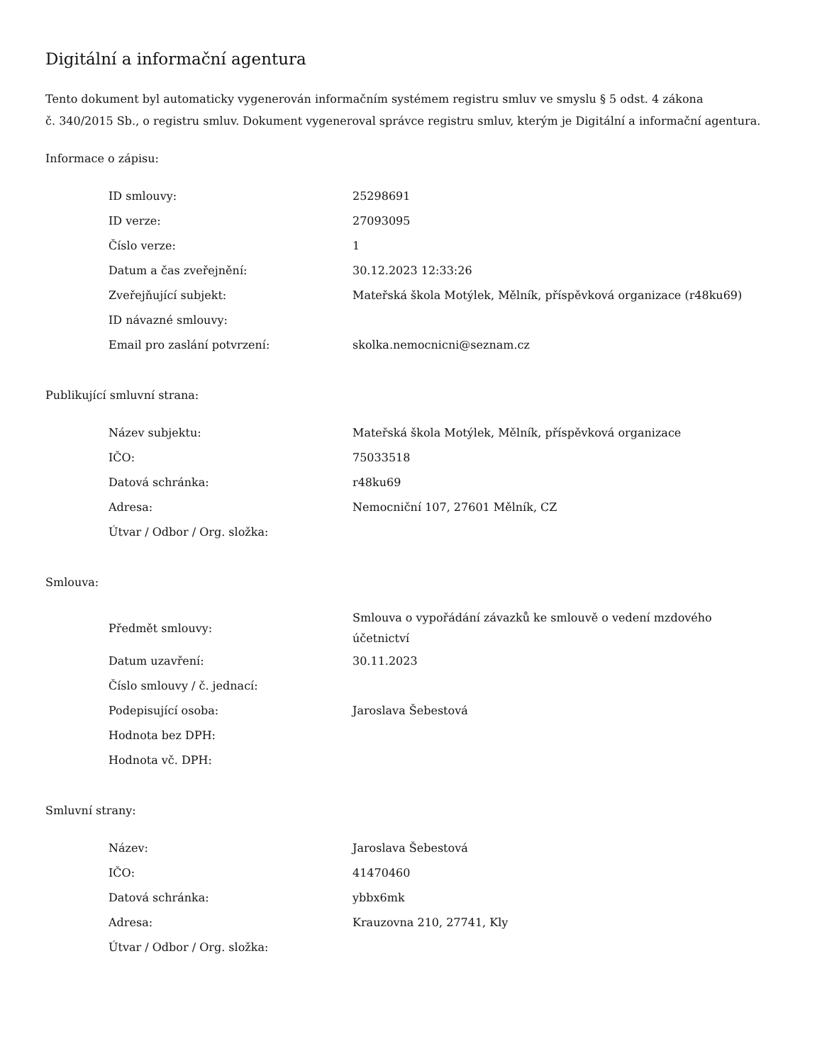Digitální a informační agentura
Tento dokument byl automaticky vygenerován informačním systémem registru smluv ve smyslu § 5 odst. 4 zákona
č. 340/2015 Sb., o registru smluv. Dokument vygeneroval správce registru smluv, kterým je Digitální a informační agentura.
Informace o zápisu:
| ID smlouvy: | 25298691 |
| ID verze: | 27093095 |
| Číslo verze: | 1 |
| Datum a čas zveřejnění: | 30.12.2023 12:33:26 |
| Zveřejňující subjekt: | Mateřská škola Motýlek, Mělník, příspěvková organizace (r48ku69) |
| ID návazné smlouvy: | |
| Email pro zaslání potvrzení: | skolka.nemocnicni@seznam.cz |
Publikující smluvní strana:
| Název subjektu: | Mateřská škola Motýlek, Mělník, příspěvková organizace |
| IČO: | 75033518 |
| Datová schránka: | r48ku69 |
| Adresa: | Nemocniční 107, 27601 Mělník, CZ |
| Útvar / Odbor / Org. složka: | |
Smlouva:
| Předmět smlouvy: | Smlouva o vypořádání závazků ke smlouvě o vedení mzdového účetnictví |
| Datum uzavření: | 30.11.2023 |
| Číslo smlouvy / č. jednací: | |
| Podepisující osoba: | Jaroslava Šebestová |
| Hodnota bez DPH: | |
| Hodnota vč. DPH: | |
Smluvní strany:
| Název: | Jaroslava Šebestová |
| IČO: | 41470460 |
| Datová schránka: | ybbx6mk |
| Adresa: | Krauzovna 210, 27741, Kly |
| Útvar / Odbor / Org. složka: | |